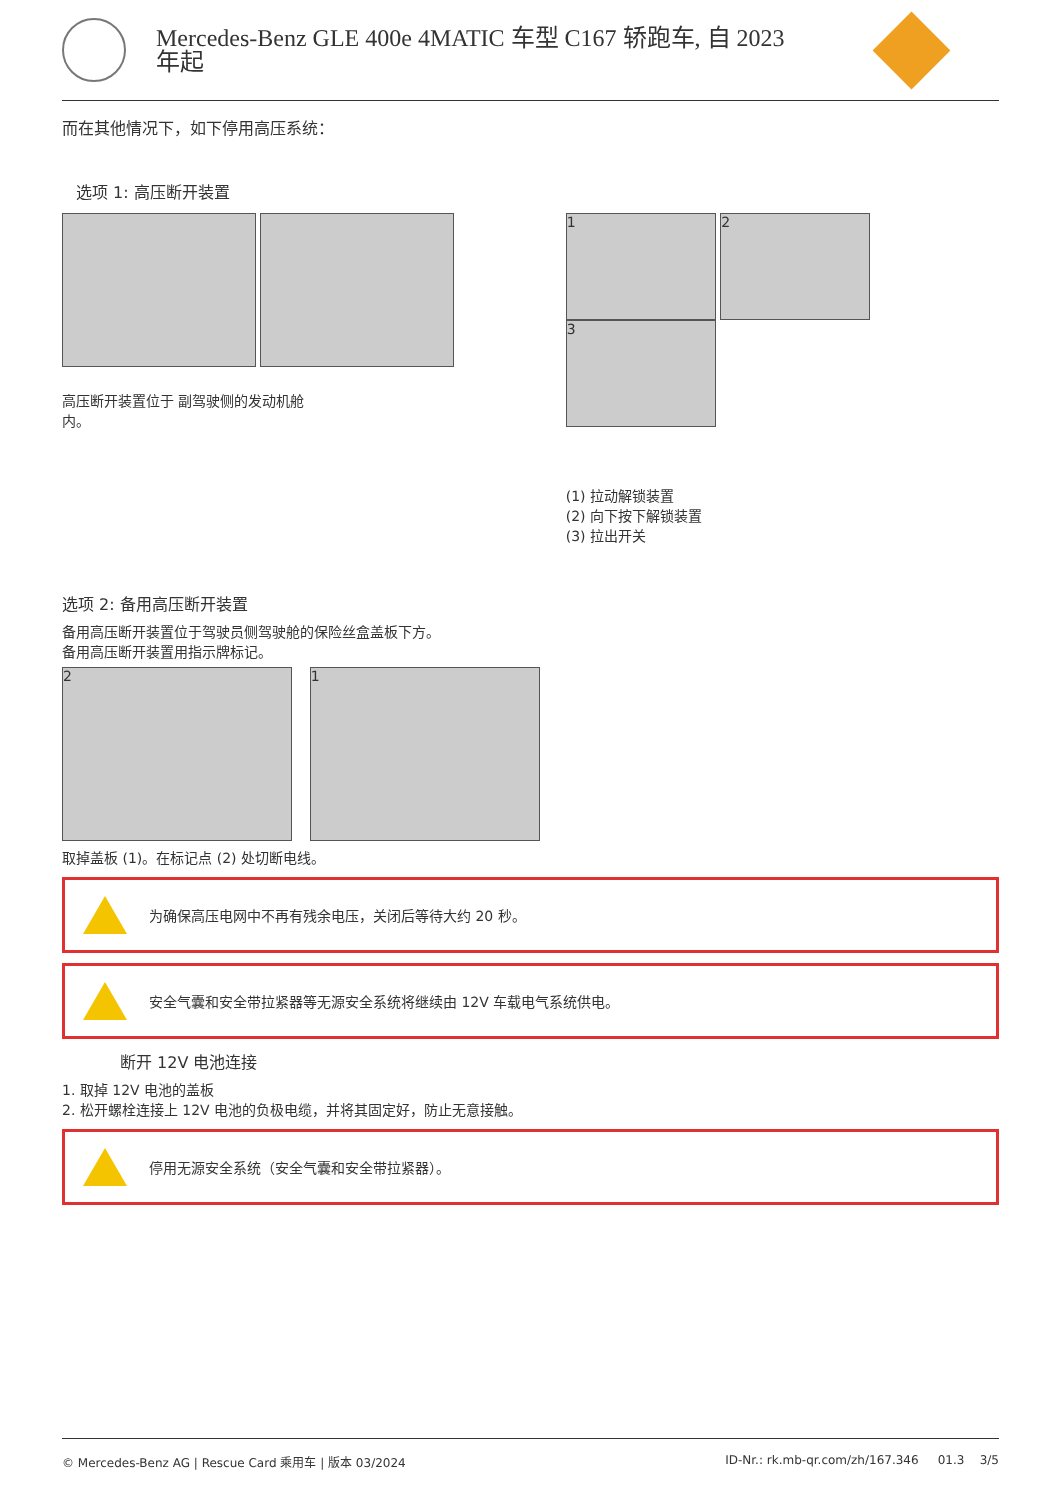Mercedes-Benz GLE 400e 4MATIC 车型 C167 轿跑车, 自 2023
年起
而在其他情况下，如下停用高压系统：
选项 1: 高压断开装置
高压断开装置位于 副驾驶侧的发动机舱内。
1 2 3
(1) 拉动解锁装置
(2) 向下按下解锁装置
(3) 拉出开关
选项 2: 备用高压断开装置
备用高压断开装置位于驾驶员侧驾驶舱的保险丝盒盖板下方。
备用高压断开装置用指示牌标记。
2 1
取掉盖板 (1)。在标记点 (2) 处切断电线。
为确保高压电网中不再有残余电压，关闭后等待大约 20 秒。
安全气囊和安全带拉紧器等无源安全系统将继续由 12V 车载电气系统供电。
断开 12V 电池连接
1. 取掉 12V 电池的盖板
2. 松开螺栓连接上 12V 电池的负极电缆，并将其固定好，防止无意接触。
停用无源安全系统（安全气囊和安全带拉紧器）。
© Mercedes-Benz AG | Rescue Card 乘用车 | 版本 03/2024 ID-Nr.: rk.mb-qr.com/zh/167.346 01.3 3/5